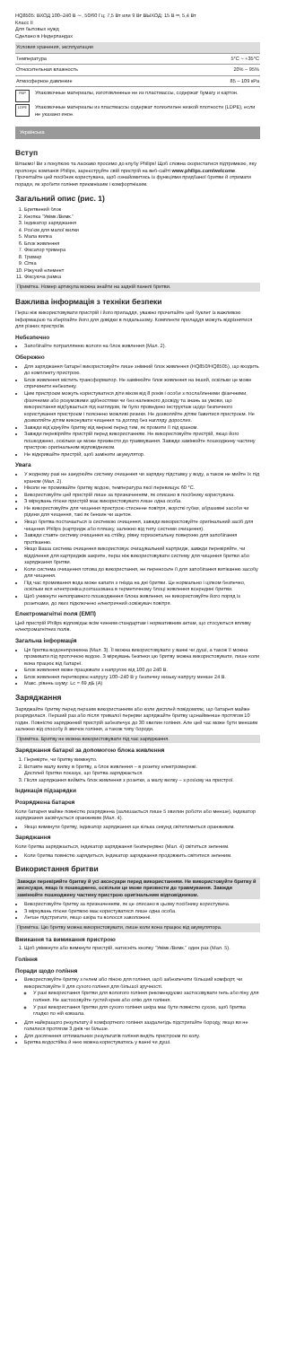HQ8505: ВХОД 100–240 В ∼, 50/60 Гц; 7,5 Вт или 9 Вт ВЫХОД: 15 В ⎓, 5,4 Вт
Класс II
Для бытовых нужд
Сделано в Нидерландах
| Условия хранения, эксплуатации | |
| Температура | 5°C ~ +35°C |
| Относительная влажность | 20% – 95% |
| Атмосферное давление | 85 – 109 кРа |
PAP Упаковочные материалы, изготовленные не из пластмассы, содержат бумагу и картон.
LDPE Упаковочные материалы из пластмассы содержат полиэтилен низкой плотности (LDPE), если не указано иное.
Українська
Вступ
Вітаємо! Ви з покупкою та ласкаво просимо до клубу Philips! Щоб сповна скористатися підтримкою, яку пропонує компанія Philips, зареєструйте свій пристрій на веб-сайті www.philips.com/welcome. Прочитайте цей посібник користувача, щоб ознайомитись із функціями придбаної бритви й отримати поради, як зробити гоління приємнішим і комфортнішим.
Загальний опис (рис. 1)
1. Бритвений блок
2. Кнопка "Увімк./Вимк."
3. Індикатор заряджання
4. Роз'єм для малої вилки
5. Мала вилка
6. Блок живлення
7. Фіксатор тримера
8. Тример
9. Сітка
10. Ріжучий елемент
11. Фіксуюча рамка
Примітка. Номер артикула можна знайти на задній панелі бритви.
Важлива інформація з техніки безпеки
Перш ніж використовувати пристрій і його приладдя, уважно прочитайте цей буклет із важливою інформацією та зберігайте його для довідки в подальшому. Комплекти приладдя можуть відрізнятися для різних пристроїв.
Небезпечно
Запобігайте потраплянню вологи на блок живлення (Мал. 2).
Обережно
Для заряджання батареї використовуйте лише знімний блок живлення (HQ850/HQ8505), що входить до комплекту пристрою.
Блок живлення містить трансформатор. Не замінюйте блок живлення на інший, оскільки це може спричинити небезпеку.
Цим пристроєм можуть користуватися діти віком від 8 років і особи з послабленими фізичними, фізичними або розумовими здібностями чи без належного досвіду та знань за умови, що використання відбувається під наглядом, їм було проведено інструктаж щодо безпечного користування пристроєм і пояснено можливі ризики. Не дозволяйте дітям бавитися пристроєм. Не дозволяйте дітям виконувати чищення та догляд без нагляду дорослих.
Завжди від'єднуйте бритву від мережі перед тим, як промити її під краном.
Завжди перевіряйте пристрій перед використанням. Не використовуйте пристрій, якщо його пошкоджено, оскільки це може призвести до травмування. Завжди замінюйте пошкоджену частину пристрою оригінальним відповідником.
Не відкривайте пристрій, щоб замінити акумулятор.
Увага
У жодному разі не занурюйте систему очищення чи зарядну підставку у воду, а також не мийте їх під краном (Мал. 2).
Ніколи не промивайте бритву водою, температура якої перевищує 60 °C.
Використовуйте цей пристрій лише за призначенням, як описано в посібнику користувача.
З міркувань гігієни пристрій має використовувати лише одна особа.
Не використовуйте для чищення пристрою стиснене повітря, жорсткі губки, абразивні засоби чи рідини для чищення, такі як бензин чи ацетон.
Якщо бритва постачається із системою очищення, завжди використовуйте оригінальний засіб для чищення Philips (картридж або пляшку, залежно від типу системи очищення).
Завжди ставте систему очищення на стійку, рівну горизонтальну поверхню для запобігання протіканню.
Якщо Ваша система очищення використовує очищувальний картридж, завжди перевіряйте, чи відділення для картриджів закрите, перш ніж використовувати систему для чищення бритви або заряджання бритви.
Коли система очищення готова до використання, не переносьте її для запобігання витіканню засобу для чищення.
Під час промивання вода може капати з гнізда на дні бритви. Це нормально і цілком безпечно, оскільки вся електроніка розташована в герметичному блоці живлення всередині бритви.
Щоб уникнути непоправного пошкодження блока живлення, не використовуйте його поряд із розетками, до яких підключено електричний освіжувач повітря.
Електромагнітні поля (ЕМП)
Цей пристрій Philips відповідає всім чинним стандартам і нормативним актам, що стосуються впливу електромагнітних полів.
Загальна інформація
Ця бритва водонепроникна (Мал. 3). Її можна використовувати у ванні чи душі, а також її можна промивати під проточною водою. З міркувань безпеки цю бритву можна використовувати, лише коли вона працює від батареї.
Блок живлення може працювати з напругою від 100 до 240 В.
Блок живлення перетворює напругу 100–240 В у безпечну низьку напругу менше 24 В.
Макс. рівень шуму: Lc = 69 дБ (A)
Заряджання
Заряджайте бритву перед першим використанням або коли дисплей повідомляє, що батарея майже розрядилася. Перший раз або після тривалої перерви заряджайте бритву щонайменше протягом 10 годин. Повністю заряджений пристрій забезпечує до 30 хвилин гоління. Але цей час може бути меншим залежно від способу й звичок гоління, а також типу бороди.
Примітка. Бритву не можна використовувати під час заряджання.
Заряджання батареї за допомогою блока живлення
1. Перевірте, чи бритву вимкнуто.
2. Вставте малу вилку в бритву, а блок живлення – в розетку електромережі.
Дисплей бритви показує, що бритва заряджається.
3. Після заряджання вийміть блок живлення з розетки, а малу вилку – з роз'єму на пристрої.
Індикація підзарядки
Розряджена батарея
Коли батарея майже повністю розряджена (залишається лише 5 хвилин роботи або менше), індикатор заряджання засвічується оранжевим (Мал. 4).
Якщо вимкнути бритву, індикатор заряджання ще кілька секунд світитиметься оранжевим.
Заряджання
Коли бритва заряджається, індикатор заряджання безперервно (Мал. 4) світиться зеленим.
Коли бритва повністю зарядиться, індикатор заряджання продовжить світитися зеленим.
Використання бритви
Завжди перевіряйте бритву й усі аксесуари перед використанням. Не використовуйте бритву й аксесуари, якщо їх пошкоджено, оскільки це може призвести до травмування. Завжди замінюйте пошкоджену частину пристрою оригінальним відповідником.
Використовуйте бритву за призначенням, як це описано в цьому посібнику користувача.
З міркувань гігієни бритвою має користуватися лише одна особа.
Легше підстригати, якщо шкіра та волосся заволожені.
Примітка. Цю бритву можна використовувати, лише коли вона працює від акумулятора.
Вмикання та вимикання пристрою
1. Щоб увімкнути або вимкнути пристрій, натисніть кнопку "Увімк./Вимк." один раз (Мал. 5).
Гоління
Поради щодо гоління
Використовуйте бритву з гелем або піною для гоління, щоб забезпечити більший комфорт, чи використовуйте її для сухого гоління для більшої зручності.
У разі використання бритви для вологого гоління рекомендуємо застосовувати гель або піну для гоління. Не застосовуйте густий крем або олію для гоління.
У разі використання бритви для сухого гоління шкіра має бути повністю сухою, щоб бритва гладко по ній ковзала.
Для найкращого результату й комфортного гоління заздалегідь підстригайте бороду, якщо ви не голилися протягом 3 днів чи більше.
Для досягнення оптимальних результатів гоління ведіть пристроєм по колу.
Бритва водостійка й нею можна користуватись у ванні чи душі.